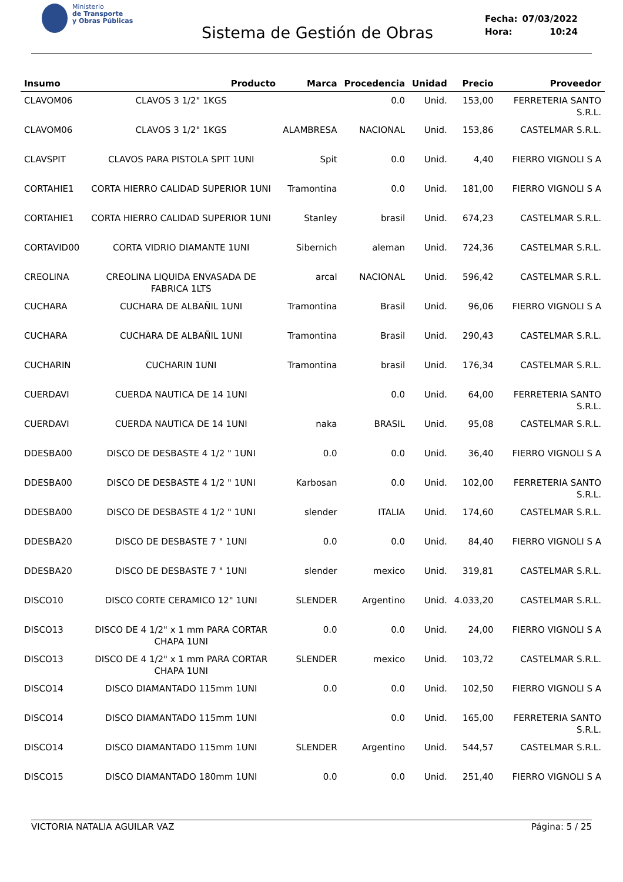Ministerio
de Transporte
y Obras Públicas
Sistema de Gestión de Obras
| Fecha: | 07/03/2022 |
| Hora: | 10:24 |
| Insumo | Producto | Marca | Procedencia | Unidad | Precio | Proveedor |
| --- | --- | --- | --- | --- | --- | --- |
| CLAVOM06 | CLAVOS 3 1/2" 1KGS | | 0.0 | Unid. | 153,00 | FERRETERIA SANTO S.R.L. |
| CLAVOM06 | CLAVOS 3 1/2" 1KGS | ALAMBRESA | NACIONAL | Unid. | 153,86 | CASTELMAR S.R.L. |
| CLAVSPIT | CLAVOS PARA PISTOLA SPIT 1UNI | Spit | 0.0 | Unid. | 4,40 | FIERRO VIGNOLI S A |
| CORTAHIE1 | CORTA HIERRO CALIDAD SUPERIOR 1UNI | Tramontina | 0.0 | Unid. | 181,00 | FIERRO VIGNOLI S A |
| CORTAHIE1 | CORTA HIERRO CALIDAD SUPERIOR 1UNI | Stanley | brasil | Unid. | 674,23 | CASTELMAR S.R.L. |
| CORTAVID00 | CORTA VIDRIO DIAMANTE 1UNI | Sibernich | aleman | Unid. | 724,36 | CASTELMAR S.R.L. |
| CREOLINA | CREOLINA LIQUIDA ENVASADA DE FABRICA 1LTS | arcal | NACIONAL | Unid. | 596,42 | CASTELMAR S.R.L. |
| CUCHARA | CUCHARA DE ALBAÑIL 1UNI | Tramontina | Brasil | Unid. | 96,06 | FIERRO VIGNOLI S A |
| CUCHARA | CUCHARA DE ALBAÑIL 1UNI | Tramontina | Brasil | Unid. | 290,43 | CASTELMAR S.R.L. |
| CUCHARIN | CUCHARIN 1UNI | Tramontina | brasil | Unid. | 176,34 | CASTELMAR S.R.L. |
| CUERDAVI | CUERDA NAUTICA DE 14 1UNI | | 0.0 | Unid. | 64,00 | FERRETERIA SANTO S.R.L. |
| CUERDAVI | CUERDA NAUTICA DE 14 1UNI | naka | BRASIL | Unid. | 95,08 | CASTELMAR S.R.L. |
| DDESBA00 | DISCO DE DESBASTE 4 1/2 " 1UNI | 0.0 | 0.0 | Unid. | 36,40 | FIERRO VIGNOLI S A |
| DDESBA00 | DISCO DE DESBASTE 4 1/2 " 1UNI | Karbosan | 0.0 | Unid. | 102,00 | FERRETERIA SANTO S.R.L. |
| DDESBA00 | DISCO DE DESBASTE 4 1/2 " 1UNI | slender | ITALIA | Unid. | 174,60 | CASTELMAR S.R.L. |
| DDESBA20 | DISCO DE DESBASTE 7 " 1UNI | 0.0 | 0.0 | Unid. | 84,40 | FIERRO VIGNOLI S A |
| DDESBA20 | DISCO DE DESBASTE 7 " 1UNI | slender | mexico | Unid. | 319,81 | CASTELMAR S.R.L. |
| DISCO10 | DISCO CORTE CERAMICO 12" 1UNI | SLENDER | Argentino | Unid. | 4.033,20 | CASTELMAR S.R.L. |
| DISCO13 | DISCO DE 4 1/2" x 1 mm PARA CORTAR CHAPA 1UNI | 0.0 | 0.0 | Unid. | 24,00 | FIERRO VIGNOLI S A |
| DISCO13 | DISCO DE 4 1/2" x 1 mm PARA CORTAR CHAPA 1UNI | SLENDER | mexico | Unid. | 103,72 | CASTELMAR S.R.L. |
| DISCO14 | DISCO DIAMANTADO 115mm 1UNI | 0.0 | 0.0 | Unid. | 102,50 | FIERRO VIGNOLI S A |
| DISCO14 | DISCO DIAMANTADO 115mm 1UNI | | 0.0 | Unid. | 165,00 | FERRETERIA SANTO S.R.L. |
| DISCO14 | DISCO DIAMANTADO 115mm 1UNI | SLENDER | Argentino | Unid. | 544,57 | CASTELMAR S.R.L. |
| DISCO15 | DISCO DIAMANTADO 180mm 1UNI | 0.0 | 0.0 | Unid. | 251,40 | FIERRO VIGNOLI S A |
VICTORIA NATALIA AGUILAR VAZ Página: 5 / 25